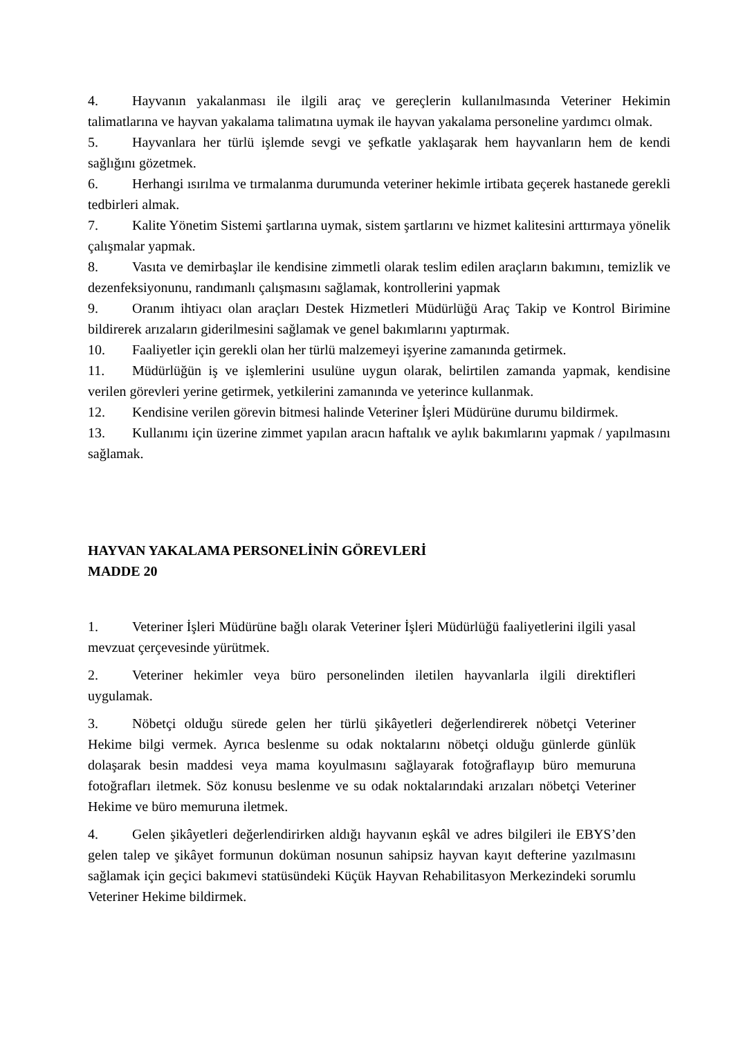4. Hayvanın yakalanması ile ilgili araç ve gereçlerin kullanılmasında Veteriner Hekimin talimatlarına ve hayvan yakalama talimatına uymak ile hayvan yakalama personeline yardımcı olmak.
5. Hayvanlara her türlü işlemde sevgi ve şefkatle yaklaşarak hem hayvanların hem de kendi sağlığını gözetmek.
6. Herhangi ısırılma ve tırmalanma durumunda veteriner hekimle irtibata geçerek hastanede gerekli tedbirleri almak.
7. Kalite Yönetim Sistemi şartlarına uymak, sistem şartlarını ve hizmet kalitesini arttırmaya yönelik çalışmalar yapmak.
8. Vasıta ve demirbaşlar ile kendisine zimmetli olarak teslim edilen araçların bakımını, temizlik ve dezenfeksiyonunu, randımanlı çalışmasını sağlamak, kontrollerini yapmak
9. Oranım ihtiyacı olan araçları Destek Hizmetleri Müdürlüğü Araç Takip ve Kontrol Birimine bildirerek arızaların giderilmesini sağlamak ve genel bakımlarını yaptırmak.
10. Faaliyetler için gerekli olan her türlü malzemeyi işyerine zamanında getirmek.
11. Müdürlüğün iş ve işlemlerini usulüne uygun olarak, belirtilen zamanda yapmak, kendisine verilen görevleri yerine getirmek, yetkilerini zamanında ve yeterince kullanmak.
12. Kendisine verilen görevin bitmesi halinde Veteriner İşleri Müdürüne durumu bildirmek.
13. Kullanımı için üzerine zimmet yapılan aracın haftalık ve aylık bakımlarını yapmak / yapılmasını sağlamak.
HAYVAN YAKALAMA PERSONELİNİN GÖREVLERİ
MADDE 20
1. Veteriner İşleri Müdürüne bağlı olarak Veteriner İşleri Müdürlüğü faaliyetlerini ilgili yasal mevzuat çerçevesinde yürütmek.
2. Veteriner hekimler veya büro personelinden iletilen hayvanlarla ilgili direktifleri uygulamak.
3. Nöbetçi olduğu sürede gelen her türlü şikâyetleri değerlendirerek nöbetçi Veteriner Hekime bilgi vermek. Ayrıca beslenme su odak noktalarını nöbetçi olduğu günlerde günlük dolaşarak besin maddesi veya mama koyulmasını sağlayarak fotoğraflayıp büro memuruna fotoğrafları iletmek. Söz konusu beslenme ve su odak noktalarındaki arızaları nöbetçi Veteriner Hekime ve büro memuruna iletmek.
4. Gelen şikâyetleri değerlendirirken aldığı hayvanın eşkâl ve adres bilgileri ile EBYS’den gelen talep ve şikâyet formunun doküman nosunun sahipsiz hayvan kayıt defterine yazılmasını sağlamak için geçici bakımevi statüsündeki Küçük Hayvan Rehabilitasyon Merkezindeki sorumlu Veteriner Hekime bildirmek.